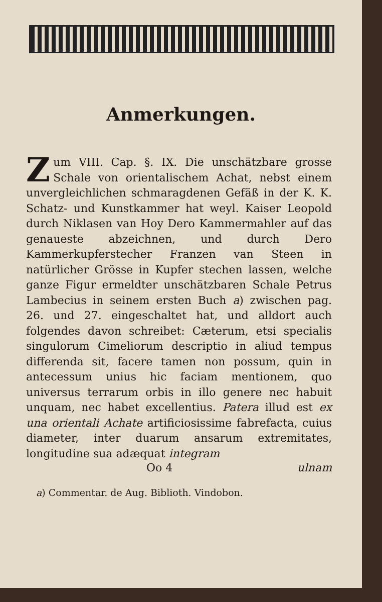Anmerkungen.
Zum VIII. Cap. §. IX. Die unschätzbare grosse Schale von orientalischem Achat, nebst einem unvergleichlichen schmaragdenen Gefäß in der K. K. Schatz- und Kunstkammer hat weyl. Kaiser Leopold durch Niklasen van Hoy Dero Kammermahler auf das genaueste abzeichnen, und durch Dero Kammerkupferstecher Franzen van Steen in natürlicher Grösse in Kupfer stechen lassen, welche ganze Figur ermeldter unschätzbaren Schale Petrus Lambecius in seinem ersten Buch a) zwischen pag. 26. und 27. eingeschaltet hat, und alldort auch folgendes davon schreibet: Cæterum, etsi specialis singulorum Cimeliorum descriptio in aliud tempus differenda sit, facere tamen non possum, quin in antecessum unius hic faciam mentionem, quo universus terrarum orbis in illo genere nec habuit unquam, nec habet excellentius. Patera illud est ex una orientali Achate artificiosissime fabrefacta, cuius diameter, inter duarum ansarum extremitates, longitudine sua adæquat integram
Oo 4 ulnam
a) Commentar. de Aug. Biblioth. Vindobon.